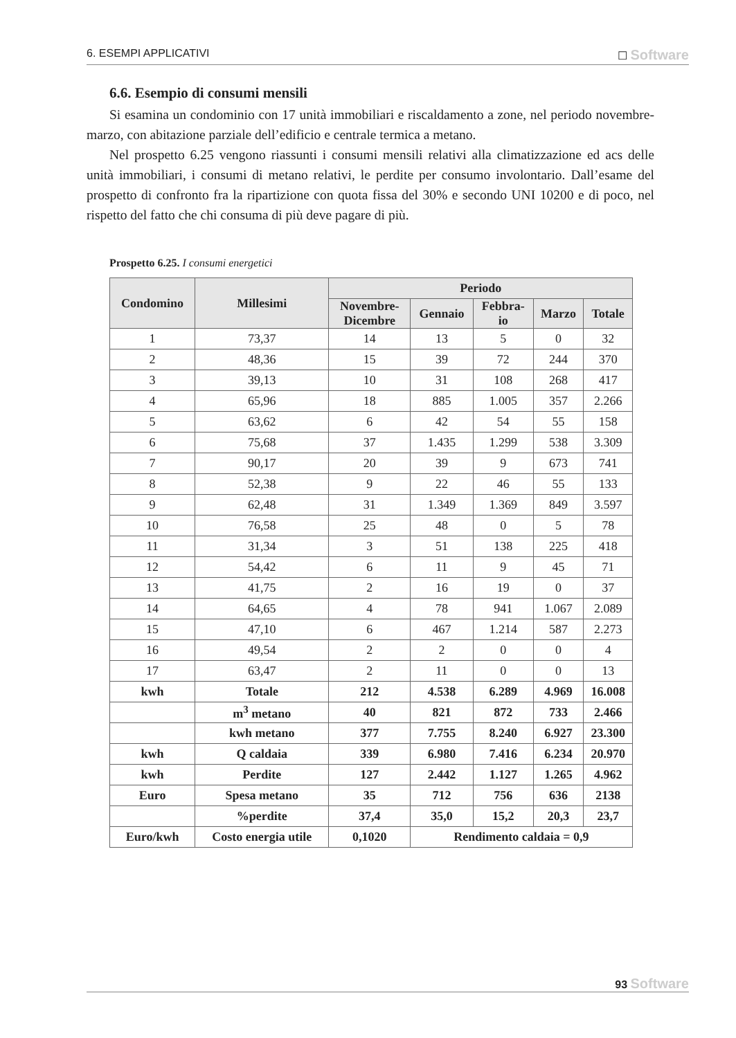6. ESEMPI APPLICATIVI ☐ Software
6.6. Esempio di consumi mensili
Si esamina un condominio con 17 unità immobiliari e riscaldamento a zone, nel periodo novembre-marzo, con abitazione parziale dell’edificio e centrale termica a metano.
Nel prospetto 6.25 vengono riassunti i consumi mensili relativi alla climatizzazione ed acs delle unità immobiliari, i consumi di metano relativi, le perdite per consumo involontario. Dall’esame del prospetto di confronto fra la ripartizione con quota fissa del 30% e secondo UNI 10200 e di poco, nel rispetto del fatto che chi consuma di più deve pagare di più.
Prospetto 6.25. I consumi energetici
| Condomino | Millesimi | Periodo | | | | |
| --- | --- | --- | --- | --- | --- | --- |
| | | Novembre- Dicembre | Gennaio | Febbra- io | Marzo | Totale |
| 1 | 73,37 | 14 | 13 | 5 | 0 | 32 |
| 2 | 48,36 | 15 | 39 | 72 | 244 | 370 |
| 3 | 39,13 | 10 | 31 | 108 | 268 | 417 |
| 4 | 65,96 | 18 | 885 | 1.005 | 357 | 2.266 |
| 5 | 63,62 | 6 | 42 | 54 | 55 | 158 |
| 6 | 75,68 | 37 | 1.435 | 1.299 | 538 | 3.309 |
| 7 | 90,17 | 20 | 39 | 9 | 673 | 741 |
| 8 | 52,38 | 9 | 22 | 46 | 55 | 133 |
| 9 | 62,48 | 31 | 1.349 | 1.369 | 849 | 3.597 |
| 10 | 76,58 | 25 | 48 | 0 | 5 | 78 |
| 11 | 31,34 | 3 | 51 | 138 | 225 | 418 |
| 12 | 54,42 | 6 | 11 | 9 | 45 | 71 |
| 13 | 41,75 | 2 | 16 | 19 | 0 | 37 |
| 14 | 64,65 | 4 | 78 | 941 | 1.067 | 2.089 |
| 15 | 47,10 | 6 | 467 | 1.214 | 587 | 2.273 |
| 16 | 49,54 | 2 | 2 | 0 | 0 | 4 |
| 17 | 63,47 | 2 | 11 | 0 | 0 | 13 |
| kwh | Totale | 212 | 4.538 | 6.289 | 4.969 | 16.008 |
| | m<sup>3</sup> metano | 40 | 821 | 872 | 733 | 2.466 |
| | kwh metano | 377 | 7.755 | 8.240 | 6.927 | 23.300 |
| kwh | Q caldaia | 339 | 6.980 | 7.416 | 6.234 | 20.970 |
| kwh | Perdite | 127 | 2.442 | 1.127 | 1.265 | 4.962 |
| Euro | Spesa metano | 35 | 712 | 756 | 636 | 2138 |
| | %perdite | 37,4 | 35,0 | 15,2 | 20,3 | 23,7 |
| Euro/kwh | Costo energia utile | 0,1020 | Rendimento caldaia = 0,9 | | | |
93 Software